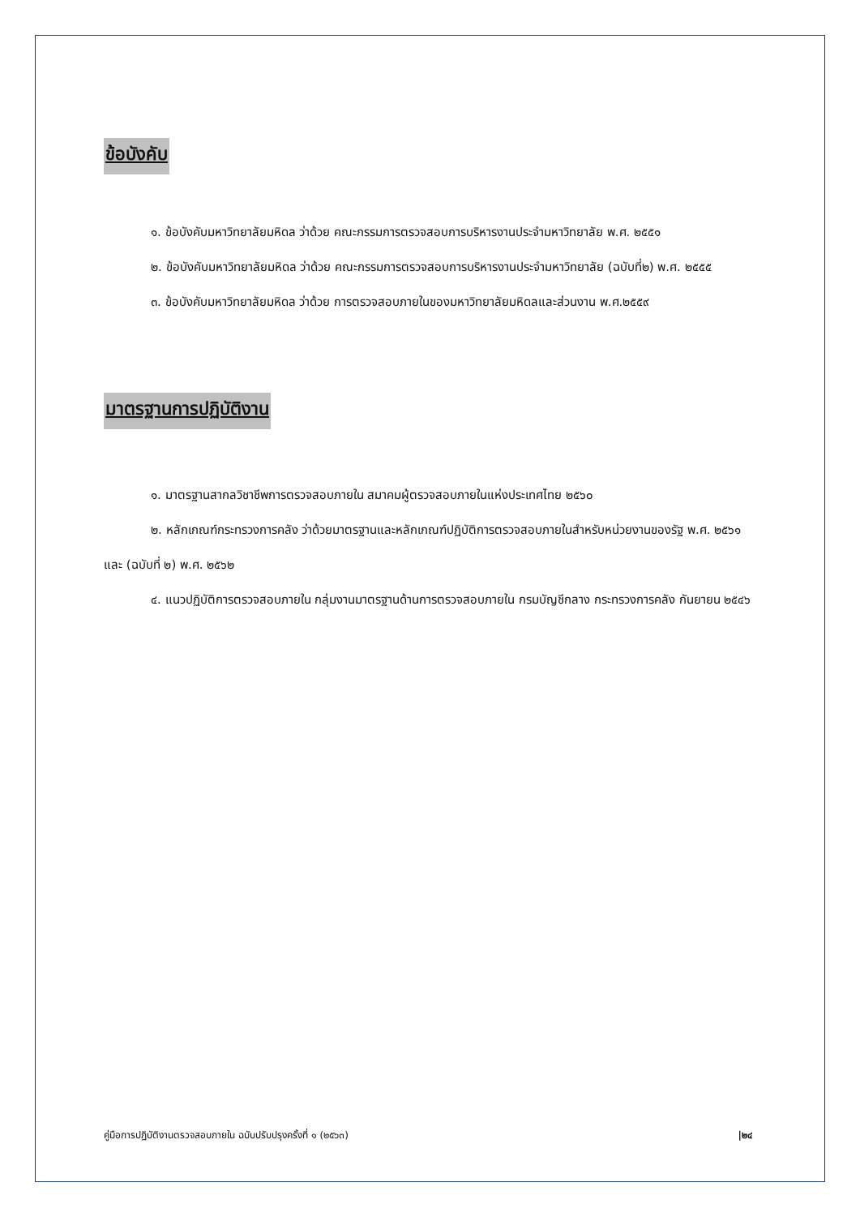ข้อบังคับ
๑. ข้อบังคับมหาวิทยาลัยมหิดล ว่าด้วย คณะกรรมการตรวจสอบการบริหารงานประจำมหาวิทยาลัย พ.ศ. ๒๕๕๑
๒. ข้อบังคับมหาวิทยาลัยมหิดล ว่าด้วย คณะกรรมการตรวจสอบการบริหารงานประจำมหาวิทยาลัย (ฉบับที่๒) พ.ศ. ๒๕๕๕
๓. ข้อบังคับมหาวิทยาลัยมหิดล ว่าด้วย การตรวจสอบภายในของมหาวิทยาลัยมหิดลและส่วนงาน พ.ศ.๒๕๕๙
มาตรฐานการปฏิบัติงาน
๑. มาตรฐานสากลวิชาชีพการตรวจสอบภายใน สมาคมผู้ตรวจสอบภายในแห่งประเทศไทย ๒๕๖๐
๒. หลักเกณฑ์กระทรวงการคลัง ว่าด้วยมาตรฐานและหลักเกณฑ์ปฏิบัติการตรวจสอบภายในสำหรับหน่วยงานของรัฐ พ.ศ. ๒๕๖๑ และ (ฉบับที่ ๒) พ.ศ. ๒๕๖๒
๔. แนวปฏิบัติการตรวจสอบภายใน กลุ่มงานมาตรฐานด้านการตรวจสอบภายใน กรมบัญชีกลาง กระทรวงการคลัง กันยายน ๒๕๔๖
คู่มือการปฏิบัติงานตรวจสอบภายใน ฉบับปรับปรุงครั้งที่ ๑ (๒๕๖๓) |๒๔